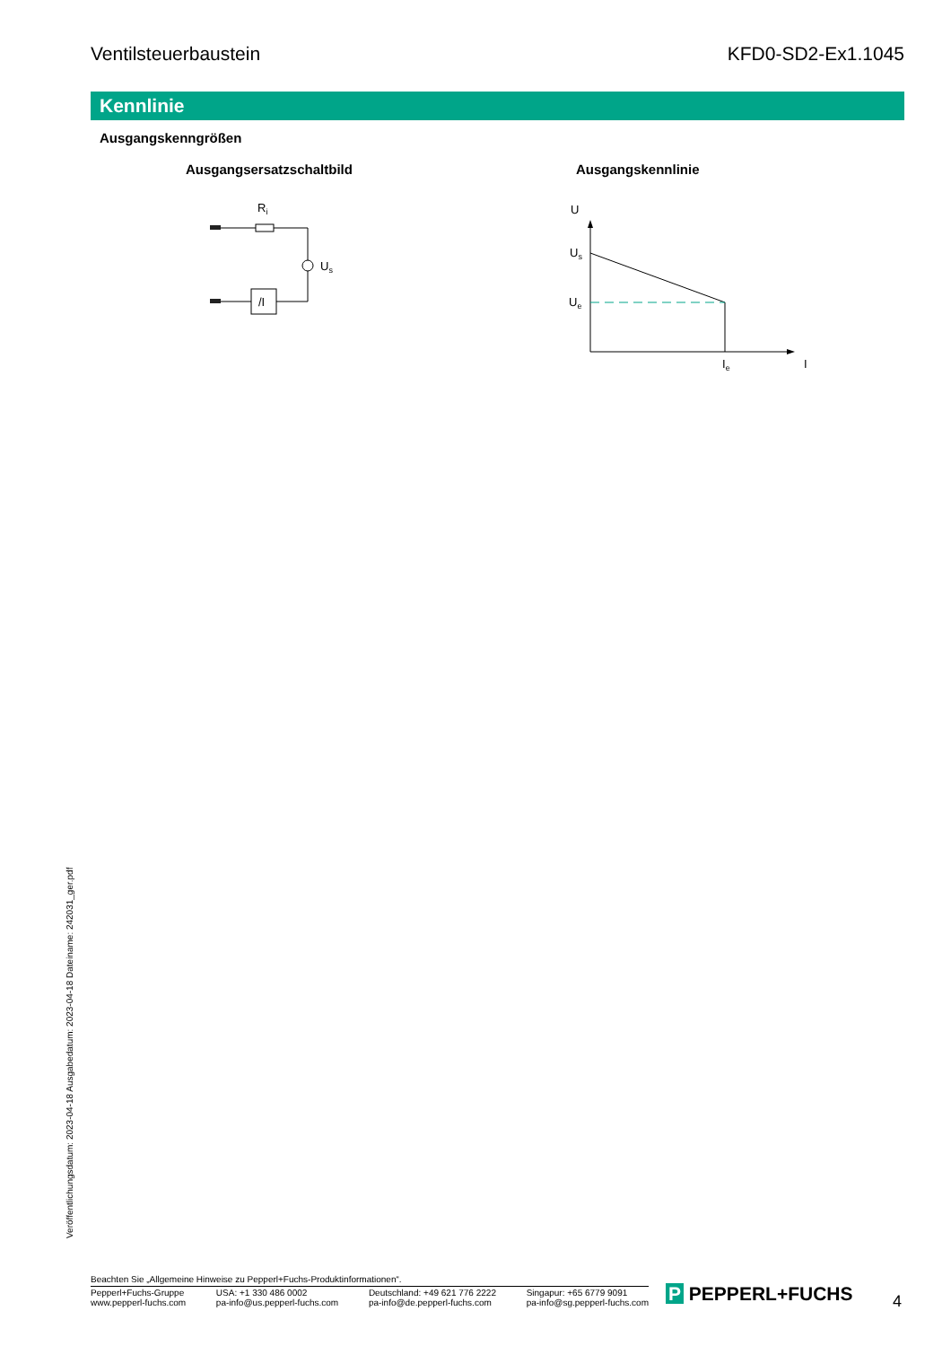Ventilsteuerbaustein KFD0-SD2-Ex1.1045
Kennlinie
Ausgangskenngrößen
Ausgangsersatzschaltbild Ausgangskennlinie
/I
Ri
Us
U
Us
Ue
Ie
I
Veröffentlichungsdatum: 2023-04-18 Ausgabedatum: 2023-04-18 Dateiname: 242031_ger.pdf
Beachten Sie „Allgemeine Hinweise zu Pepperl+Fuchs-Produktinformationen“.
Pepperl+Fuchs-Gruppe
www.pepperl-fuchs.com USA: +1 330 486 0002
pa-info@us.pepperl-fuchs.com Deutschland: +49 621 776 2222
pa-info@de.pepperl-fuchs.com Singapur: +65 6779 9091
pa-info@sg.pepperl-fuchs.com
P PEPPERL+FUCHS 4